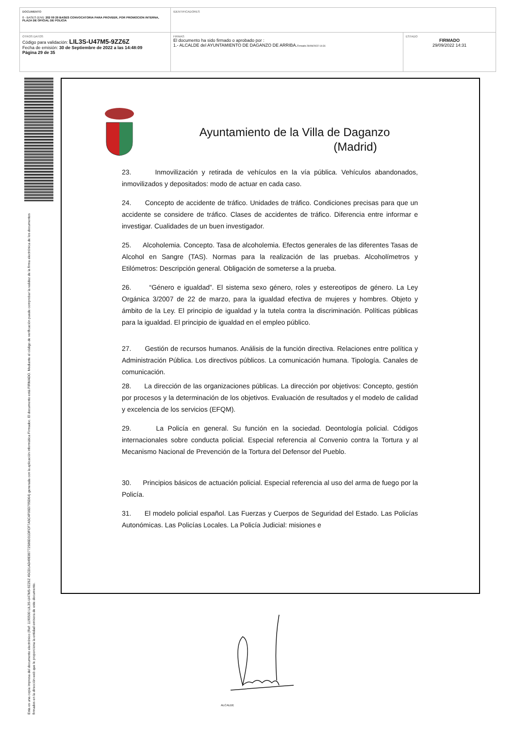| DOCUMENTO 0 - BASES (ENI): 202 09 29 BASES CONVOCATORIA PARA PROVEER, POR PROMOCION INTERNA, PLAZA DE OFICIAL DE POLICIA | IDENTIFICADORES | |
| OTROS DATOS Código para validación: LIL3S-U47M5-9ZZ6Z Fecha de emisión: 30 de Septiembre de 2022 a las 14:48:09 Página 29 de 35 | FIRMAS El documento ha sido firmado o aprobado por : 1.- ALCALDE del AYUNTAMIENTO DE DAGANZO DE ARRIBA. Firmado 29/09/2022 14:31 | ESTADO FIRMADO 29/09/2022 14:31 |
Esta es una copia impresa del documento electrónico (Ref: 1190500 LIL3S-U47M5-9ZZ6Z 45CD1AD49E80772586D31DFCF7A5C4F06D795D64) generada con la aplicación informática Firmadoc. El documento está FIRMADO. Mediante el código de verificación puede comprobar la validez de la firma electrónica de los documentos firmados en la dirección web que le proporciona la entidad emisora de este documento.
Ayuntamiento de la Villa de Daganzo
(Madrid)
23. Inmovilización y retirada de vehículos en la vía pública. Vehículos abandonados, inmovilizados y depositados: modo de actuar en cada caso.
24. Concepto de accidente de tráfico. Unidades de tráfico. Condiciones precisas para que un accidente se considere de tráfico. Clases de accidentes de tráfico. Diferencia entre informar e investigar. Cualidades de un buen investigador.
25. Alcoholemia. Concepto. Tasa de alcoholemia. Efectos generales de las diferentes Tasas de Alcohol en Sangre (TAS). Normas para la realización de las pruebas. Alcoholímetros y Etilómetros: Descripción general. Obligación de someterse a la prueba.
26. “Género e igualdad”. El sistema sexo género, roles y estereotipos de género. La Ley Orgánica 3/2007 de 22 de marzo, para la igualdad efectiva de mujeres y hombres. Objeto y ámbito de la Ley. El principio de igualdad y la tutela contra la discriminación. Políticas públicas para la igualdad. El principio de igualdad en el empleo público.
27. Gestión de recursos humanos. Análisis de la función directiva. Relaciones entre política y Administración Pública. Los directivos públicos. La comunicación humana. Tipología. Canales de comunicación.
28. La dirección de las organizaciones públicas. La dirección por objetivos: Concepto, gestión por procesos y la determinación de los objetivos. Evaluación de resultados y el modelo de calidad y excelencia de los servicios (EFQM).
29. La Policía en general. Su función en la sociedad. Deontología policial. Códigos internacionales sobre conducta policial. Especial referencia al Convenio contra la Tortura y al Mecanismo Nacional de Prevención de la Tortura del Defensor del Pueblo.
30. Principios básicos de actuación policial. Especial referencia al uso del arma de fuego por la Policía.
31. El modelo policial español. Las Fuerzas y Cuerpos de Seguridad del Estado. Las Policías Autonómicas. Las Policías Locales. La Policía Judicial: misiones e
ALCALDE